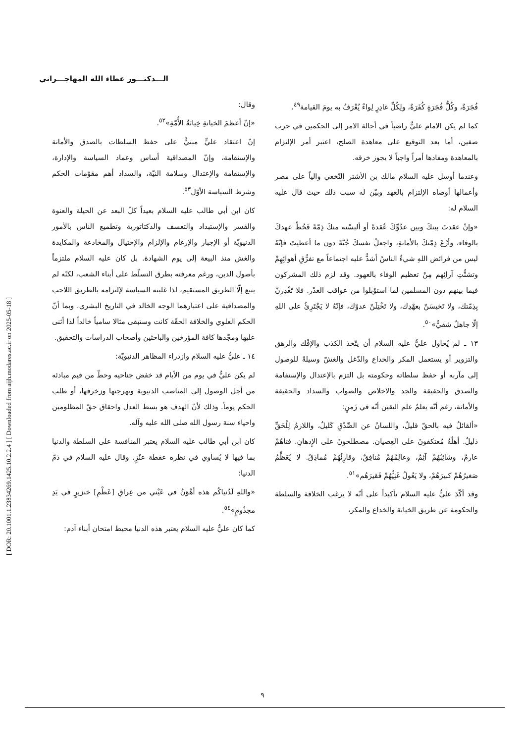[ DOR: 20.1001.1.23834269.1425.10.2.2.4 ] [ Downloaded from aijh.modares.ac.ir on 2025-05-18 ]
الـــدكتـــور عطاء الله المهاجـــراني
فُجَرَةٌ، وكُلُّ فُجَرَةٍ كُفَرَةٌ، ولِكُلِّ غادِرٍ لِواءٌ يُعْرَفُ به يومَ القيامة<sup>٤٩</sup>.
كما لم يكن الامام عليٌّ راضياً في أحالة الامر إلى الحكمين في حرب صفين، أما بعد التوقيع على معاهدة الصلح، اعتبر أمر الإلتزام بالمعاهدة ومفادها أمراً واجباً لا يجوز خرقه.
وعندما أوسل عليه السلام مالك بن الأشتر النّخعي والياً على مصر وأعمالها أوصاه الإلتزام بالعهد وبيّن له سبب ذلك حيث قال عليه السلام له:
«وإنْ عقدتَ بينكَ وبين عدُوِّكَ عُقدةً أو ألبسْته منكَ ذِمّةً فَحُطْ عهدكَ بالوفاء، وأرْعَ ذِمّتكَ بالأمانةِ، واجعلْ نفسكَ جُنّةً دون ما أعطيتَ فإنّهُ ليس من فرائض اللهِ شيءٌ الناسُ أشدُّ عليه اجتماعاً مع تفرُّقِ أهوائِهِمْ وتشتُّتِ آرائِهم مِنْ تعظيم الوفاء بالعهود. وقد لزم ذلك المشركون فيما بينهم دون المسلمين لما استوْبلوا من عواقب الغدْر. فلا تَغْدِرنّ بِذِمّتك، ولا تَخيسَنّ بعهْدِك، ولا تَخْتِلَنّ عدوّك، فإنّهُ لا يَجْتَرِئُ على اللهِ إلّا جاهلٌ شقيٌّ»<sup>٥٠</sup>.
١٣ ـ لم يُحاول عليٌّ عليه السلام أن يتّخذ الكذب والإفْك والرهق والتزوير أو يستعمل المكر والخداع والدّغل والغشّ وسيلةً للوصول إلى مآربه أو حفظ سلطاته وحكومته بل التزم بالإعتدال والإستقامة والصدق والحقيقة والجد والاخلاص والصواب والسداد والحقيقة والأمانة، رغم أنّه يعلمُ علم اليقين أنّه في زَمنٍ:
«ألقائلُ فيه بالحقّ قليلٌ، واللسانُ عن الصِّدْقِ كَليلٌ، واللازمُ لِلْحَقِّ ذليلٌ. أهلُهُ مُعتكفونَ على العِصيان. مصطلحونَ على الإِدهانِ. فتاهُمْ عارمٌ، وشائِبُهُمْ آثِمٌ، وعالِمُهُمْ مُنافِقٌ، وقارِئُهُمْ مُماذِقٌ. لا يُعَظِّمُ صَغيرُهُمْ كبيرَهُمْ، ولا يَعُولُ غَنِيُّهُمْ فَقيرَهُم»<sup>٥١</sup>.
وقد أكّدَ عليٌّ عليه السلام تأكيداً على أنّه لا يرغب الخلافة والسلطة والحكومة عن طريق الخيانة والخداع والمكر،
وقال:
«إنّ أعظمَ الخيانةِ خِيانَةُ الأُمّةِ»<sup>٥٢</sup>.
إنّ اعتقاد عليٍّ مبنيٌّ على حفظ السلطات بالصدق والأمانة والإستقامة، وإنّ المصداقية أساس وعماد السياسة والإدارة، والإستقامة والإعتدال وسلامة النيّة، والسداد أهم مقوّمات الحكم وشرط السياسة الأوّل<sup>٥٣</sup>.
كان ابن أبي طالب عليه السلام بعيداً كلّ البعد عن الحيلة والعنوة والقسر والإستبداد والتعسف والدكتاتورية وتطميع الناس بالأمور الدنيويّة أو الإجبار والإرغام والإلزام والإحتيال والمخادعة والمكايدة والغش منذ البيعة إلى يوم الشهادة. بل كان عليه السلام ملتزماً بأصول الدين، ورغم معرفته بطرق التسلّط على أبناء الشعب، لكنّه لم يتبع إلّا الطريق المستقيم، لذا غلبته السياسة لإلتزامه بالطريق اللاحب والمصداقية على اعتبارهما الوجه الخالد في التاريخ البشري. وبما أنّ الحكم العلوي والخلافة الحقّة كانت وستبقى مثالا سامياً خالداً لذا أثنى عليها ومجّدها كافة المؤرخين والباحثين وأصحاب الدراسات والتحقيق.
١٤ ـ عليٌّ عليه السلام وازدراء المظاهر الدنيويّة:
لم يكن عليٌّ في يوم من الأيام قد خفض جناحيه وحطّ من قيم مبادئه من أجل الوصول إلى المناصب الدنيوية وبهرجتها وزخرفها، أو طلب الحكم يوماً. وذلك لأنّ الهدف هو بسط العدل واحقاق حقّ المظلومين واحياء سنة رسول الله صلى الله عليه وآله.
كان ابن أبي طالب عليه السلام يعتبر المنافسة على السلطة والدنيا بما فيها لا يُساوي في نظره عفطة عنْزٍ. وقال عليه السلام في ذمّ الدنيا:
«واللهِ لَدُنياكُم هذه أهْوَنُ في عَيْني من عِراقِ [عَظْمِ] خنزيرٍ في يَدِ مجذُومٍ»<sup>٥٤</sup>.
كما كان عليٌّ عليه السلام يعتبر هذه الدنيا محيط امتحان أبناء آدم:
٩